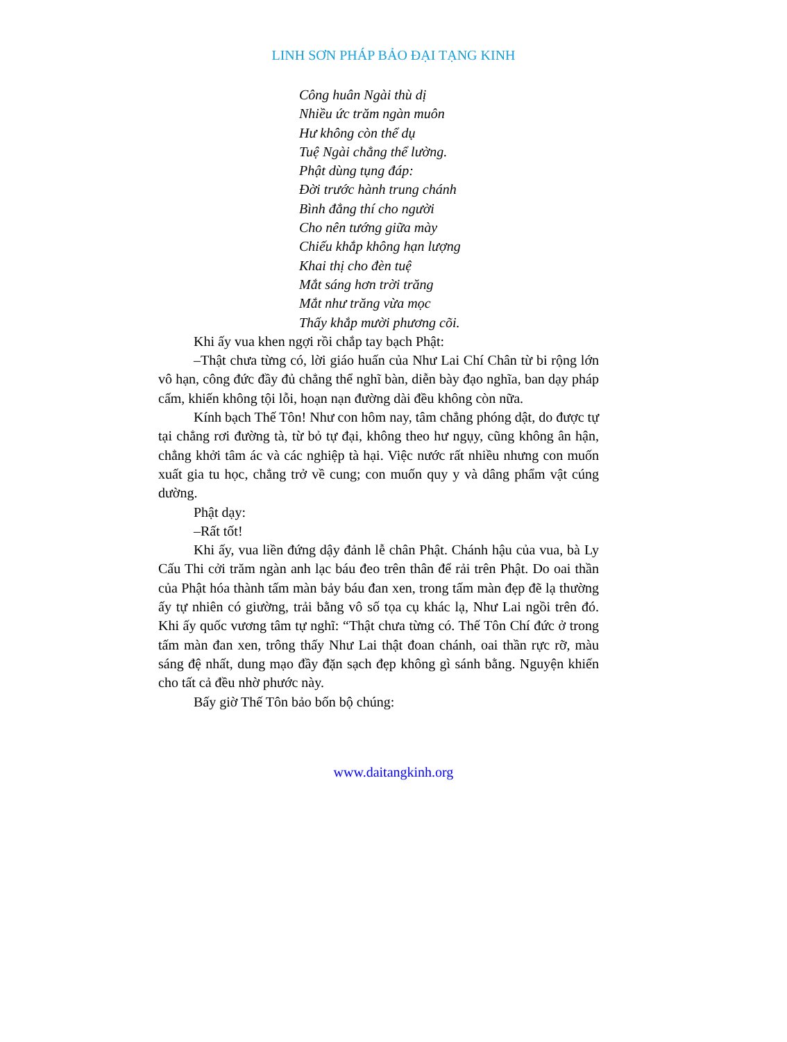LINH SƠN PHÁP BẢO ĐẠI TẠNG KINH
Công huân Ngài thù dị
Nhiều ức trăm ngàn muôn
Hư không còn thể dụ
Tuệ Ngài chẳng thể lường.
Phật dùng tụng đáp:
Đời trước hành trung chánh
Bình đẳng thí cho người
Cho nên tướng giữa mày
Chiếu khắp không hạn lượng
Khai thị cho đèn tuệ
Mắt sáng hơn trời trăng
Mắt như trăng vừa mọc
Thấy khắp mười phương cõi.
Khi ấy vua khen ngợi rồi chắp tay bạch Phật:
–Thật chưa từng có, lời giáo huấn của Như Lai Chí Chân từ bi rộng lớn vô hạn, công đức đầy đủ chẳng thể nghĩ bàn, diễn bày đạo nghĩa, ban dạy pháp cấm, khiến không tội lỗi, hoạn nạn đường dài đều không còn nữa.
Kính bạch Thế Tôn! Như con hôm nay, tâm chẳng phóng dật, do được tự tại chẳng rơi đường tà, từ bỏ tự đại, không theo hư ngụy, cũng không ân hận, chẳng khởi tâm ác và các nghiệp tà hại. Việc nước rất nhiều nhưng con muốn xuất gia tu học, chẳng trở về cung; con muốn quy y và dâng phẩm vật cúng dường.
Phật dạy:
–Rất tốt!
Khi ấy, vua liền đứng dậy đảnh lễ chân Phật. Chánh hậu của vua, bà Ly Cấu Thi cởi trăm ngàn anh lạc báu đeo trên thân để rải trên Phật. Do oai thần của Phật hóa thành tấm màn bảy báu đan xen, trong tấm màn đẹp đẽ lạ thường ấy tự nhiên có giường, trải bằng vô số tọa cụ khác lạ, Như Lai ngồi trên đó. Khi ấy quốc vương tâm tự nghĩ: “Thật chưa từng có. Thế Tôn Chí đức ở trong tấm màn đan xen, trông thấy Như Lai thật đoan chánh, oai thần rực rỡ, màu sáng đệ nhất, dung mạo đầy đặn sạch đẹp không gì sánh bằng. Nguyện khiến cho tất cả đều nhờ phước này.
Bấy giờ Thế Tôn bảo bốn bộ chúng:
www.daitangkinh.org